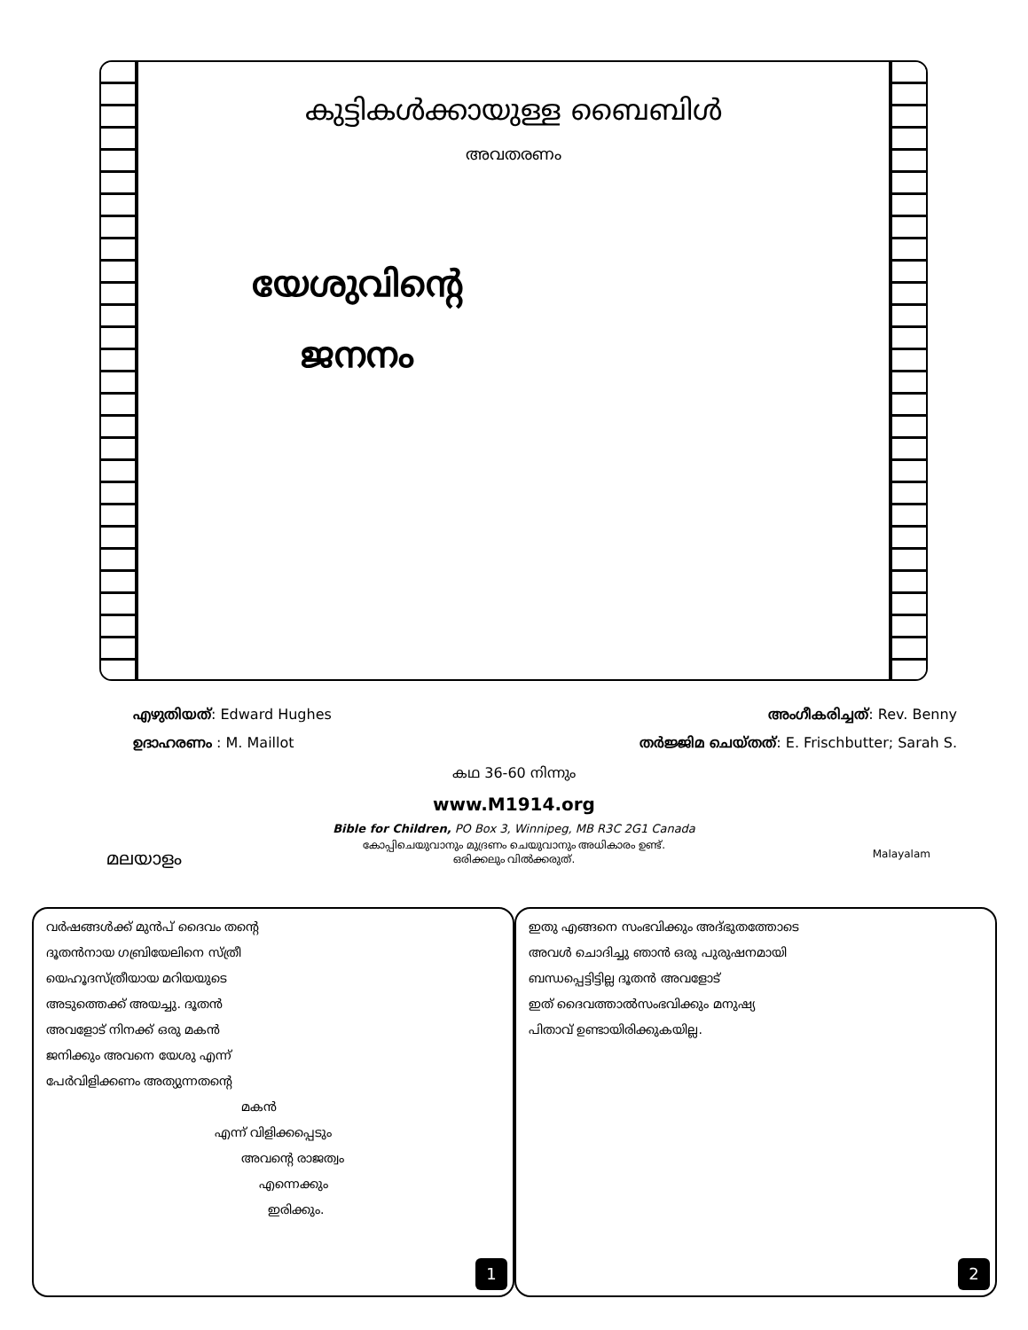കുട്ടികൾക്കായുള്ള ബൈബിൾ
അവതരണം
യേശുവിന്റെ
ജനനം
എഴുതിയത്: Edward Hughes അംഗീകരിച്ചത്: Rev. Benny
ഉദാഹരണം : M. Maillot തർജ്ജിമ ചെയ്തത്: E. Frischbutter; Sarah S.
കഥ 36-60 നിന്നും
www.M1914.org
Bible for Children, PO Box 3, Winnipeg, MB R3C 2G1 Canada
കോപ്പിചെയുവാനും മുദ്രണം ചെയുവാനും അധികാരം ഉണ്ട്.
ഒരിക്കലും വിൽക്കരുത്.
മലയാളം Malayalam
വർഷങ്ങൾക്ക് മുൻപ് ദൈവം തന്റെ
ദൂതൻനായ ഗബ്രിയേലിനെ സ്ത്രീ
യെഹൂദസ്ത്രീയായ മറിയയുടെ
അടുത്തെക്ക് അയച്ചു. ദൂതൻ
അവളോട് നിനക്ക് ഒരു മകൻ
ജനിക്കും അവനെ യേശു എന്ന്
പേർവിളിക്കണം അത്യുന്നതന്റെ
മകൻ
എന്ന് വിളിക്കപ്പെടും
അവന്റെ രാജത്വം
എന്നെക്കും
ഇരിക്കും.
1
ഇതു എങ്ങനെ സംഭവിക്കും അദ്ഭുതത്തോടെ
അവൾ ചൊദിച്ചു ഞാൻ ഒരു പുരുഷനമായി
ബന്ധപ്പെട്ടിട്ടില്ല ദൂതൻ അവളോട്
ഇത് ദൈവത്താൽസംഭവിക്കും മനുഷ്യ
പിതാവ് ഉണ്ടായിരിക്കുകയില്ല.
2